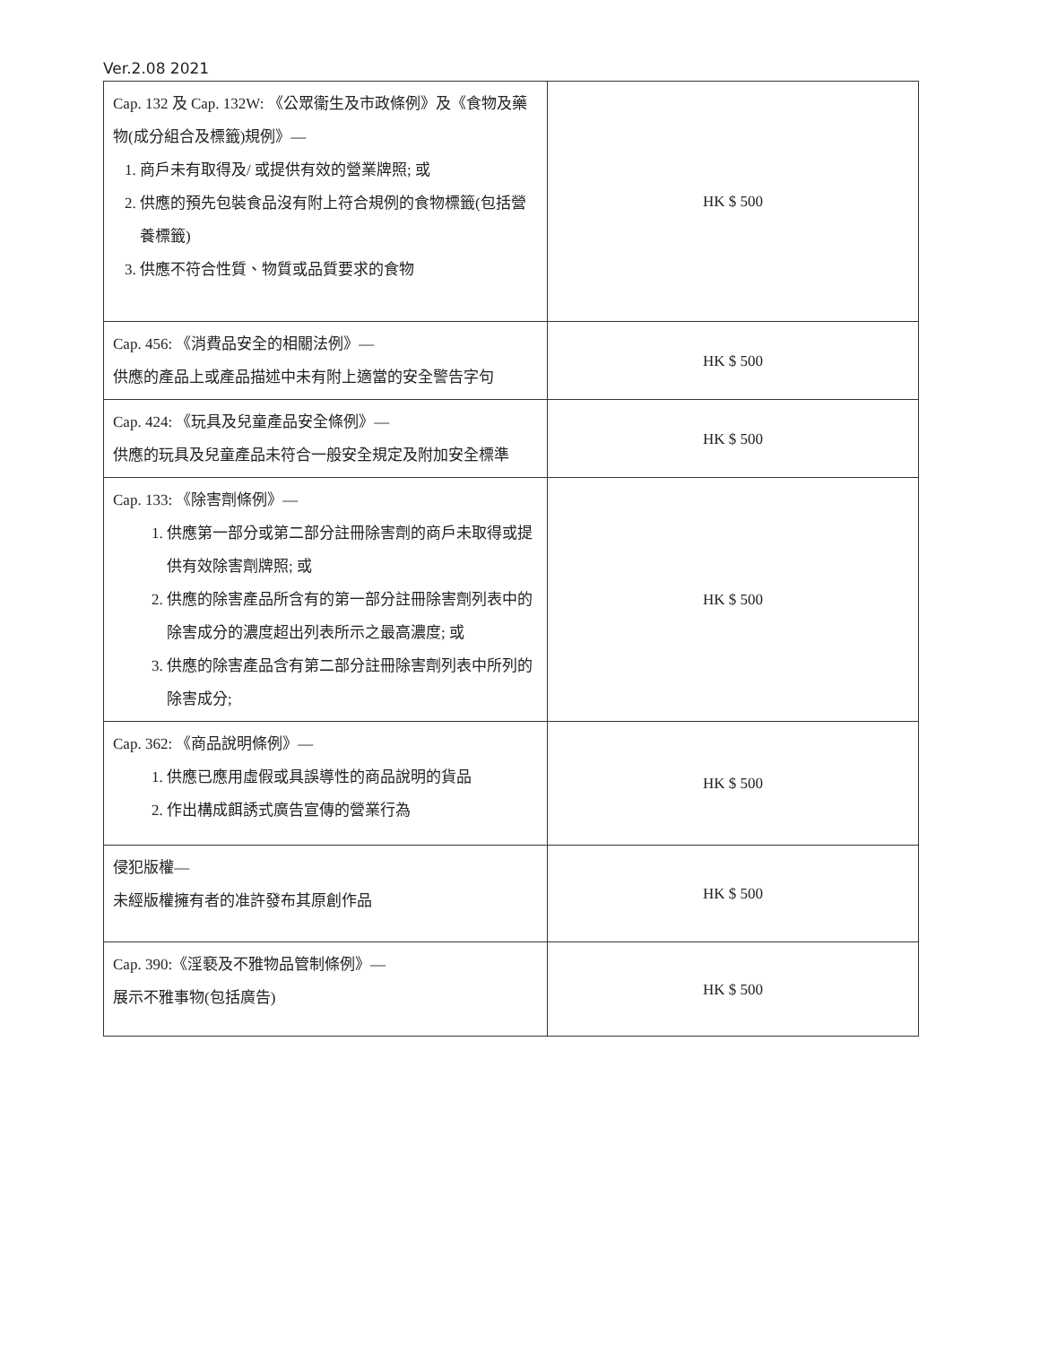Ver.2.08 2021
| Cap. 132 及 Cap. 132W: 《公眾衞生及市政條例》及《食物及藥物(成分組合及標籤)規例》— 1. 商戶未有取得及/ 或提供有效的營業牌照; 或 2. 供應的預先包裝食品沒有附上符合規例的食物標籤(包括營養標籤) 3. 供應不符合性質、物質或品質要求的食物 | HK $ 500 |
| Cap. 456: 《消費品安全的相關法例》— 供應的產品上或產品描述中未有附上適當的安全警告字句 | HK $ 500 |
| Cap. 424: 《玩具及兒童產品安全條例》— 供應的玩具及兒童產品未符合一般安全規定及附加安全標準 | HK $ 500 |
| Cap. 133: 《除害劑條例》— 1. 供應第一部分或第二部分註冊除害劑的商戶未取得或提供有效除害劑牌照; 或 2. 供應的除害產品所含有的第一部分註冊除害劑列表中的除害成分的濃度超出列表所示之最高濃度; 或 3. 供應的除害產品含有第二部分註冊除害劑列表中所列的除害成分; | HK $ 500 |
| Cap. 362: 《商品說明條例》— 1. 供應已應用虛假或具誤導性的商品說明的貨品 2. 作出構成餌誘式廣告宣傳的營業行為 | HK $ 500 |
| 侵犯版權— 未經版權擁有者的准許發布其原創作品 | HK $ 500 |
| Cap. 390:《淫褻及不雅物品管制條例》— 展示不雅事物(包括廣告) | HK $ 500 |